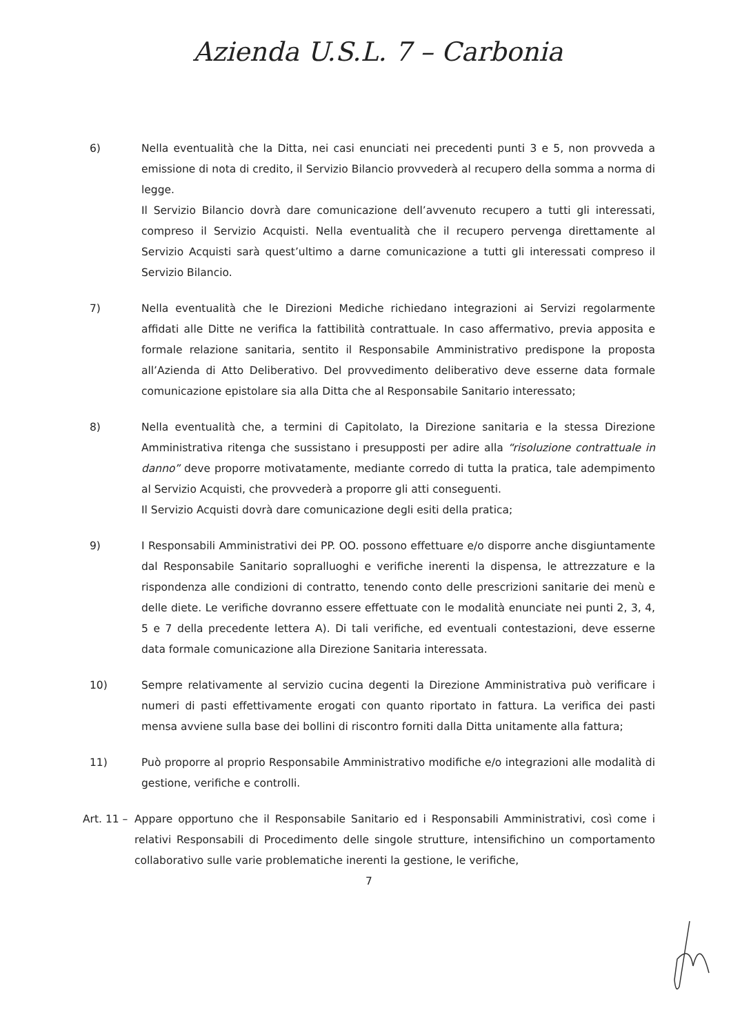Azienda U.S.L. 7 – Carbonia
6) Nella eventualità che la Ditta, nei casi enunciati nei precedenti punti 3 e 5, non provveda a emissione di nota di credito, il Servizio Bilancio provvederà al recupero della somma a norma di legge.
Il Servizio Bilancio dovrà dare comunicazione dell’avvenuto recupero a tutti gli interessati, compreso il Servizio Acquisti. Nella eventualità che il recupero pervenga direttamente al Servizio Acquisti sarà quest’ultimo a darne comunicazione a tutti gli interessati compreso il Servizio Bilancio.
7) Nella eventualità che le Direzioni Mediche richiedano integrazioni ai Servizi regolarmente affidati alle Ditte ne verifica la fattibilità contrattuale. In caso affermativo, previa apposita e formale relazione sanitaria, sentito il Responsabile Amministrativo predispone la proposta all’Azienda di Atto Deliberativo. Del provvedimento deliberativo deve esserne data formale comunicazione epistolare sia alla Ditta che al Responsabile Sanitario interessato;
8) Nella eventualità che, a termini di Capitolato, la Direzione sanitaria e la stessa Direzione Amministrativa ritenga che sussistano i presupposti per adire alla “risoluzione contrattuale in danno” deve proporre motivatamente, mediante corredo di tutta la pratica, tale adempimento al Servizio Acquisti, che provvederà a proporre gli atti conseguenti.
Il Servizio Acquisti dovrà dare comunicazione degli esiti della pratica;
9) I Responsabili Amministrativi dei PP. OO. possono effettuare e/o disporre anche disgiuntamente dal Responsabile Sanitario sopralluoghi e verifiche inerenti la dispensa, le attrezzature e la rispondenza alle condizioni di contratto, tenendo conto delle prescrizioni sanitarie dei menù e delle diete. Le verifiche dovranno essere effettuate con le modalità enunciate nei punti 2, 3, 4, 5 e 7 della precedente lettera A). Di tali verifiche, ed eventuali contestazioni, deve esserne data formale comunicazione alla Direzione Sanitaria interessata.
10) Sempre relativamente al servizio cucina degenti la Direzione Amministrativa può verificare i numeri di pasti effettivamente erogati con quanto riportato in fattura. La verifica dei pasti mensa avviene sulla base dei bollini di riscontro forniti dalla Ditta unitamente alla fattura;
11) Può proporre al proprio Responsabile Amministrativo modifiche e/o integrazioni alle modalità di gestione, verifiche e controlli.
Art. 11 –
Appare opportuno che il Responsabile Sanitario ed i Responsabili Amministrativi, così come i relativi Responsabili di Procedimento delle singole strutture, intensifichino un comportamento collaborativo sulle varie problematiche inerenti la gestione, le verifiche,
7